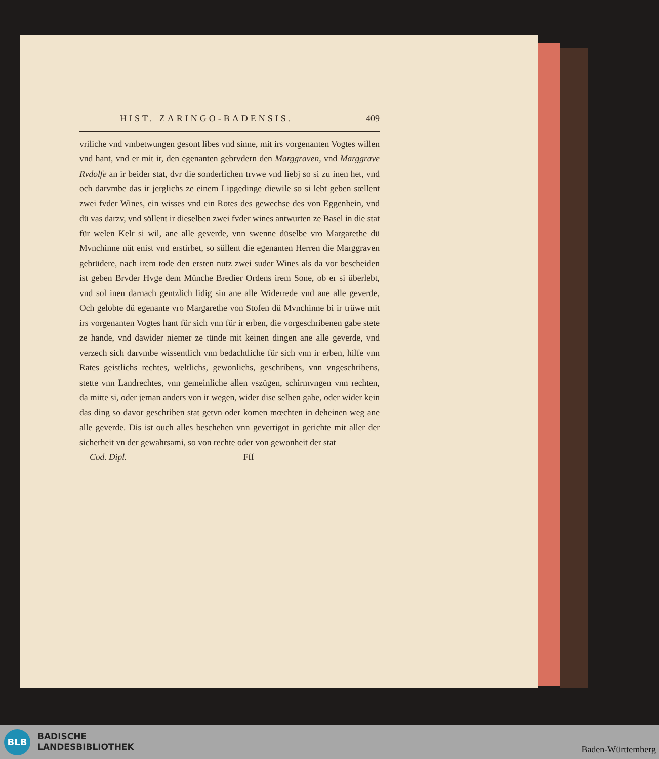HIST. ZARINGO-BADENSIS. 409
vriliche vnd vmbetwungen gesont libes vnd sinne, mit irs vorgenanten Vogtes willen vnd hant, vnd er mit ir, den egenanten gebrvdern den Marggraven, vnd Marggrave Rvdolfe an ir beider stat, dvr die sonderlichen trvwe vnd liebj so si zu inen het, vnd och darvmbe das ir jerglichs ze einem Lipgedinge diewile so si lebt geben sœllent zwei fvder Wines, ein wisses vnd ein Rotes des gewechse des von Eggenhein, vnd dü vas darzv, vnd söllent ir dieselben zwei fvder wines antwurten ze Basel in die stat für welen Kelr si wil, ane alle geverde, vnn swenne düselbe vro Margarethe dü Mvnchinne nüt enist vnd erstirbet, so süllent die egenanten Herren die Marggraven gebrüdere, nach irem tode den ersten nutz zwei suder Wines als da vor bescheiden ist geben Brvder Hvge dem Münche Bredier Ordens irem Sone, ob er si überlebt, vnd sol inen darnach gentzlich lidig sin ane alle Widerrede vnd ane alle geverde, Och gelobte dü egenante vro Margarethe von Stofen dü Mvnchinne bi ir trüwe mit irs vorgenanten Vogtes hant für sich vnn für ir erben, die vorgeschribenen gabe stete ze hande, vnd dawider niemer ze tünde mit keinen dingen ane alle geverde, vnd verzech sich darvmbe wissentlich vnn bedachtliche für sich vnn ir erben, hilfe vnn Rates geistlichs rechtes, weltlichs, gewonlichs, geschribens, vnn vngeschribens, stette vnn Landrechtes, vnn gemeinliche allen vszügen, schirmvngen vnn rechten, da mitte si, oder jeman anders von ir wegen, wider dise selben gabe, oder wider kein das ding so davor geschriben stat getvn oder komen mœchten in deheinen weg ane alle geverde. Dis ist ouch alles beschehen vnn gevertigot in gerichte mit aller der sicherheit vn der gewahrsami, so von rechte oder von gewonheit der stat
Cod. Dipl. Fff
BLB
BADISCHE
LANDESBIBLIOTHEK
Baden-Württemberg